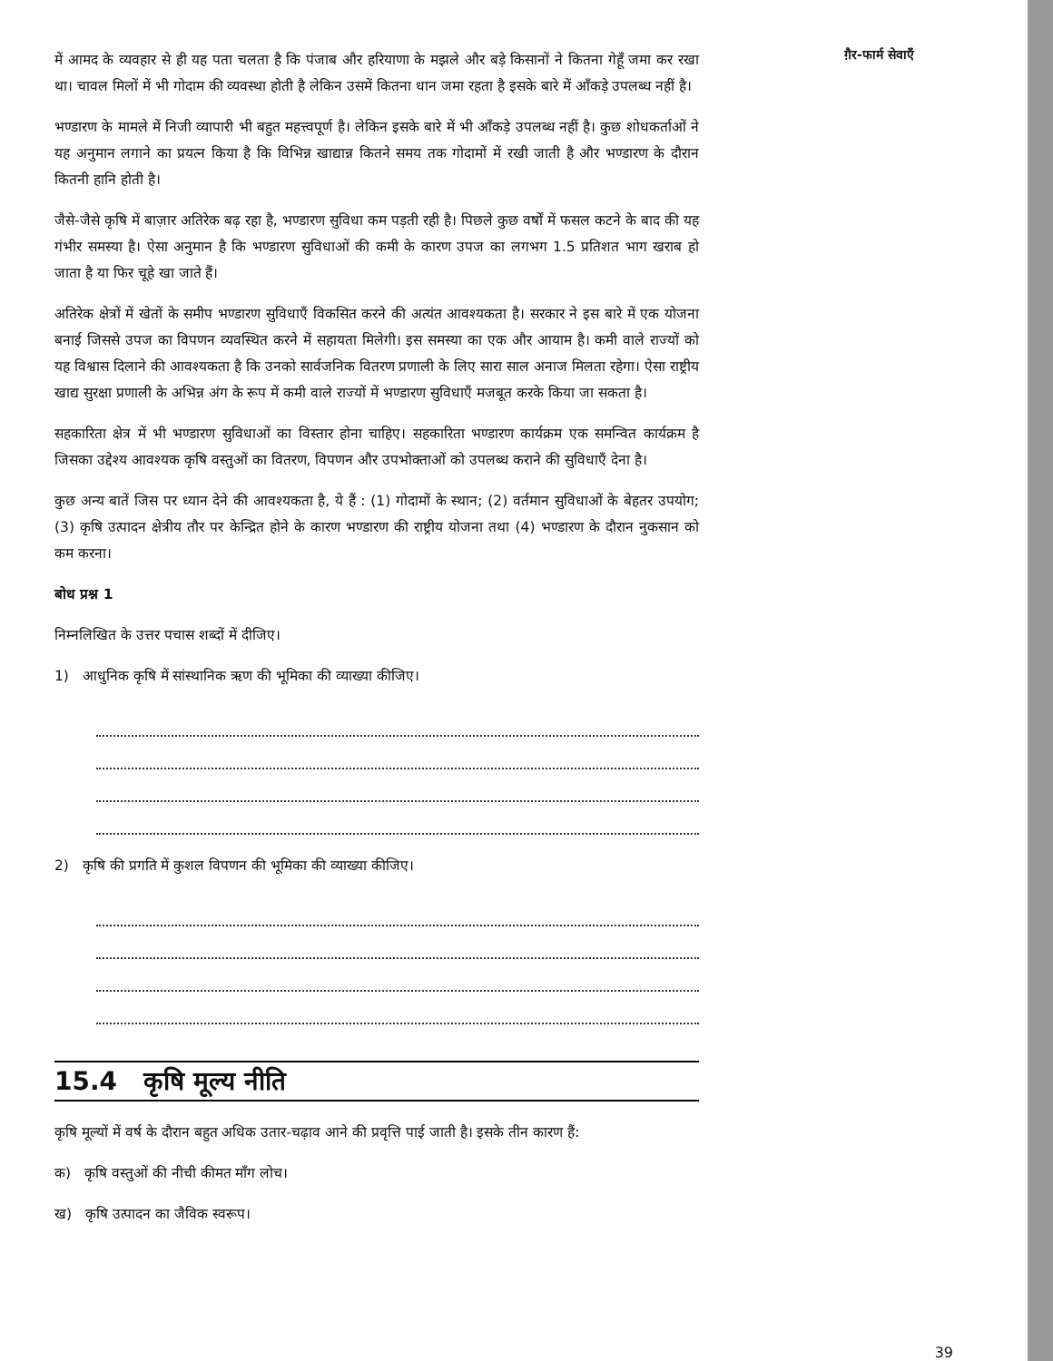में आमद के व्यवहार से ही यह पता चलता है कि पंजाब और हरियाणा के मझले और बड़े किसानों ने कितना गेहूँ जमा कर रखा था। चावल मिलों में भी गोदाम की व्यवस्था होती है लेकिन उसमें कितना धान जमा रहता है इसके बारे में आँकड़े उपलब्ध नहीं है।
भण्डारण के मामले में निजी व्यापारी भी बहुत महत्त्वपूर्ण है। लेकिन इसके बारे में भी आँकड़े उपलब्ध नहीं है। कुछ शोधकर्ताओं ने यह अनुमान लगाने का प्रयत्न किया है कि विभिन्न खाद्यान्न कितने समय तक गोदामों में रखी जाती है और भण्डारण के दौरान कितनी हानि होती है।
जैसे-जैसे कृषि में बाज़ार अतिरेक बढ़ रहा है, भण्डारण सुविधा कम पड़ती रही है। पिछले कुछ वर्षों में फसल कटने के बाद की यह गंभीर समस्या है। ऐसा अनुमान है कि भण्डारण सुविधाओं की कमी के कारण उपज का लगभग 1.5 प्रतिशत भाग खराब हो जाता है या फिर चूहे खा जाते हैं।
अतिरेक क्षेत्रों में खेतों के समीप भण्डारण सुविधाएँ विकसित करने की अत्यंत आवश्यकता है। सरकार ने इस बारे में एक योजना बनाई जिससे उपज का विपणन व्यवस्थित करने में सहायता मिलेगी। इस समस्या का एक और आयाम है। कमी वाले राज्यों को यह विश्वास दिलाने की आवश्यकता है कि उनको सार्वजनिक वितरण प्रणाली के लिए सारा साल अनाज मिलता रहेगा। ऐसा राष्ट्रीय खाद्य सुरक्षा प्रणाली के अभिन्न अंग के रूप में कमी वाले राज्यों में भण्डारण सुविधाएँ मजबूत करके किया जा सकता है।
सहकारिता क्षेत्र में भी भण्डारण सुविधाओं का विस्तार होना चाहिए। सहकारिता भण्डारण कार्यक्रम एक समन्वित कार्यक्रम है जिसका उद्देश्य आवश्यक कृषि वस्तुओं का वितरण, विपणन और उपभोक्ताओं को उपलब्ध कराने की सुविधाएँ देना है।
कुछ अन्य बातें जिस पर ध्यान देने की आवश्यकता है, ये हैं : (1) गोदामों के स्थान; (2) वर्तमान सुविधाओं के बेहतर उपयोग; (3) कृषि उत्पादन क्षेत्रीय तौर पर केन्द्रित होने के कारण भण्डारण की राष्ट्रीय योजना तथा (4) भण्डारण के दौरान नुकसान को कम करना।
बोध प्रश्न 1
निम्नलिखित के उत्तर पचास शब्दों में दीजिए।
1) आधुनिक कृषि में सांस्थानिक ऋण की भूमिका की व्याख्या कीजिए।
2) कृषि की प्रगति में कुशल विपणन की भूमिका की व्याख्या कीजिए।
15.4 कृषि मूल्य नीति
कृषि मूल्यों में वर्ष के दौरान बहुत अधिक उतार-चढ़ाव आने की प्रवृत्ति पाई जाती है। इसके तीन कारण हैं:
क) कृषि वस्तुओं की नीची कीमत माँग लोच।
ख) कृषि उत्पादन का जैविक स्वरूप।
ग़ैर-फार्म सेवाएँ
39